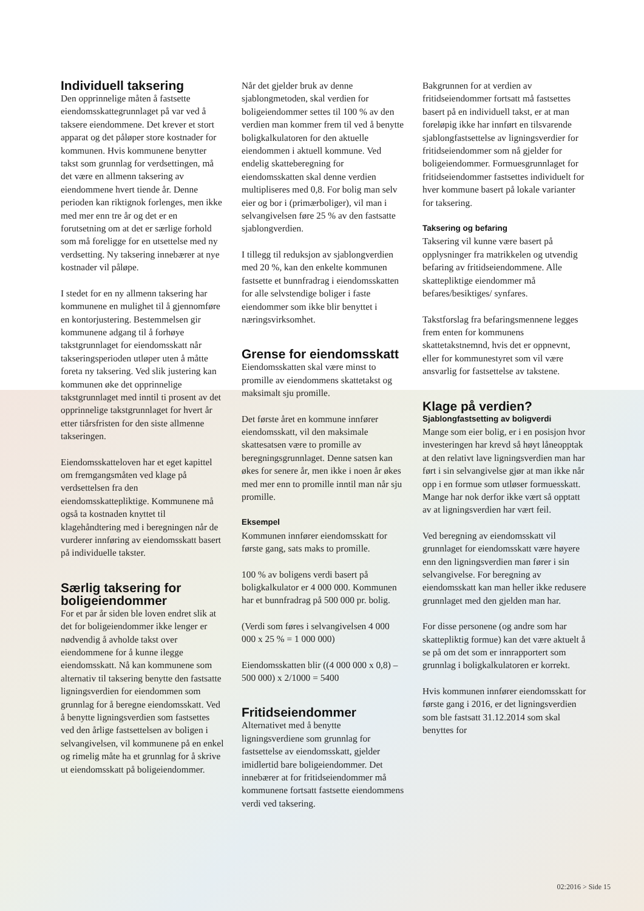Individuell taksering
Den opprinnelige måten å fastsette eiendomsskattegrunnlaget på var ved å taksere eiendommene. Det krever et stort apparat og det påløper store kostnader for kommunen. Hvis kommunene benytter takst som grunnlag for verdsettingen, må det være en allmenn taksering av eiendommene hvert tiende år. Denne perioden kan riktignok forlenges, men ikke med mer enn tre år og det er en forutsetning om at det er særlige forhold som må foreligge for en utsettelse med ny verdsetting. Ny taksering innebærer at nye kostnader vil påløpe.
I stedet for en ny allmenn taksering har kommunene en mulighet til å gjennomføre en kontorjustering. Bestemmelsen gir kommunene adgang til å forhøye takstgrunnlaget for eiendomsskatt når takseringsperioden utløper uten å måtte foreta ny taksering. Ved slik justering kan kommunen øke det opprinnelige takstgrunnlaget med inntil ti prosent av det opprinnelige takstgrunnlaget for hvert år etter tiårsfristen for den siste allmenne takseringen.
Eiendomsskatteloven har et eget kapittel om fremgangsmåten ved klage på verdsettelsen fra den eiendomsskattepliktige. Kommunene må også ta kostnaden knyttet til klagehåndtering med i beregningen når de vurderer innføring av eiendomsskatt basert på individuelle takster.
Særlig taksering for boligeiendommer
For et par år siden ble loven endret slik at det for boligeiendommer ikke lenger er nødvendig å avholde takst over eiendommene for å kunne ilegge eiendomsskatt. Nå kan kommunene som alternativ til taksering benytte den fastsatte ligningsverdien for eiendommen som grunnlag for å beregne eiendomsskatt. Ved å benytte ligningsverdien som fastsettes ved den årlige fastsettelsen av boligen i selvangivelsen, vil kommunene på en enkel og rimelig måte ha et grunnlag for å skrive ut eiendomsskatt på boligeiendommer.
Når det gjelder bruk av denne sjablongmetoden, skal verdien for boligeiendommer settes til 100 % av den verdien man kommer frem til ved å benytte boligkalkulatoren for den aktuelle eiendommen i aktuell kommune. Ved endelig skatteberegning for eiendomsskatten skal denne verdien multipliseres med 0,8. For bolig man selv eier og bor i (primærboliger), vil man i selvangivelsen føre 25 % av den fastsatte sjablongverdien.
I tillegg til reduksjon av sjablongverdien med 20 %, kan den enkelte kommunen fastsette et bunnfradrag i eiendomsskatten for alle selvstendige boliger i faste eiendommer som ikke blir benyttet i næringsvirksomhet.
Grense for eiendomsskatt
Eiendomsskatten skal være minst to promille av eiendommens skattetakst og maksimalt sju promille.
Det første året en kommune innfører eiendomsskatt, vil den maksimale skattesatsen være to promille av beregningsgrunnlaget. Denne satsen kan økes for senere år, men ikke i noen år økes med mer enn to promille inntil man når sju promille.
Eksempel
Kommunen innfører eiendomsskatt for første gang, sats maks to promille.
100 % av boligens verdi basert på boligkalkulator er 4 000 000. Kommunen har et bunnfradrag på 500 000 pr. bolig.
(Verdi som føres i selvangivelsen 4 000 000 x 25 % = 1 000 000)
Eiendomsskatten blir ((4 000 000 x 0,8) – 500 000) x 2/1000 = 5400
Fritidseiendommer
Alternativet med å benytte ligningsverdiene som grunnlag for fastsettelse av eiendomsskatt, gjelder imidlertid bare boligeiendommer. Det innebærer at for fritidseiendommer må kommunene fortsatt fastsette eiendommens verdi ved taksering.
Bakgrunnen for at verdien av fritidseiendommer fortsatt må fastsettes basert på en individuell takst, er at man foreløpig ikke har innført en tilsvarende sjablongfastsettelse av ligningsverdier for fritidseiendommer som nå gjelder for boligeiendommer. Formuesgrunnlaget for fritidseiendommer fastsettes individuelt for hver kommune basert på lokale varianter for taksering.
Taksering og befaring
Taksering vil kunne være basert på opplysninger fra matrikkelen og utvendig befaring av fritidseiendommene. Alle skattepliktige eiendommer må befares/besiktiges/ synfares.
Takstforslag fra befaringsmennene legges frem enten for kommunens skattetakstnemnd, hvis det er oppnevnt, eller for kommunestyret som vil være ansvarlig for fastsettelse av takstene.
Klage på verdien?
Sjablongfastsetting av boligverdi
Mange som eier bolig, er i en posisjon hvor investeringen har krevd så høyt låneopptak at den relativt lave ligningsverdien man har ført i sin selvangivelse gjør at man ikke når opp i en formue som utløser formuesskatt. Mange har nok derfor ikke vært så opptatt av at ligningsverdien har vært feil.
Ved beregning av eiendomsskatt vil grunnlaget for eiendomsskatt være høyere enn den ligningsverdien man fører i sin selvangivelse. For beregning av eiendomsskatt kan man heller ikke redusere grunnlaget med den gjelden man har.
For disse personene (og andre som har skattepliktig formue) kan det være aktuelt å se på om det som er innrapportert som grunnlag i boligkalkulatoren er korrekt.
Hvis kommunen innfører eiendomsskatt for første gang i 2016, er det ligningsverdien som ble fastsatt 31.12.2014 som skal benyttes for
02:2016 > Side 15